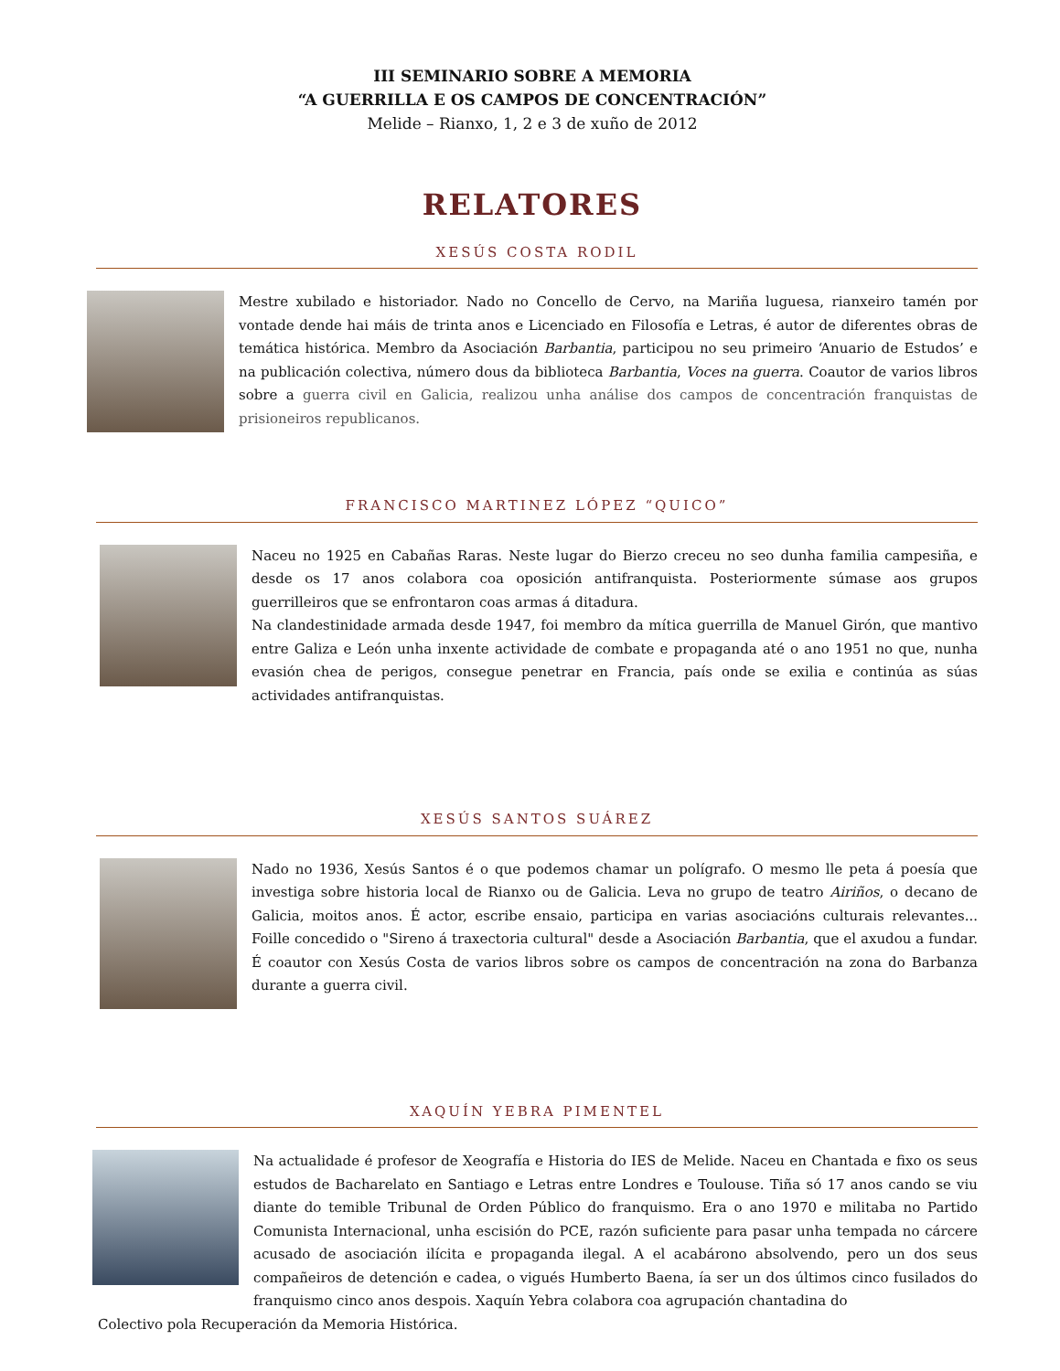III SEMINARIO SOBRE A MEMORIA
“A GUERRILLA E OS CAMPOS DE CONCENTRACIÓN”
Melide – Rianxo, 1, 2 e 3 de xuño de 2012
RELATORES
XESÚS COSTA RODIL
Mestre xubilado e historiador. Nado no Concello de Cervo, na Mariña luguesa, rianxeiro tamén por vontade dende hai máis de trinta anos e Licenciado en Filosofía e Letras, é autor de diferentes obras de temática histórica. Membro da Asociación Barbantia, participou no seu primeiro ‘Anuario de Estudos’ e na publicación colectiva, número dous da biblioteca Barbantia, Voces na guerra. Coautor de varios libros sobre a guerra civil en Galicia, realizou unha análise dos campos de concentración franquistas de prisioneiros republicanos.
FRANCISCO MARTINEZ LÓPEZ “QUICO”
Naceu no 1925 en Cabañas Raras. Neste lugar do Bierzo creceu no seo dunha familia campesiña, e desde os 17 anos colabora coa oposición antifranquista. Posteriormente súmase aos grupos guerrilleiros que se enfrontaron coas armas á ditadura.
Na clandestinidade armada desde 1947, foi membro da mítica guerrilla de Manuel Girón, que mantivo entre Galiza e León unha inxente actividade de combate e propaganda até o ano 1951 no que, nunha evasión chea de perigos, consegue penetrar en Francia, país onde se exilia e continúa as súas actividades antifranquistas.
XESÚS SANTOS SUÁREZ
Nado no 1936, Xesús Santos é o que podemos chamar un polígrafo. O mesmo lle peta á poesía que investiga sobre historia local de Rianxo ou de Galicia. Leva no grupo de teatro Airiños, o decano de Galicia, moitos anos. É actor, escribe ensaio, participa en varias asociacións culturais relevantes... Foille concedido o "Sireno á traxectoria cultural" desde a Asociación Barbantia, que el axudou a fundar. É coautor con Xesús Costa de varios libros sobre os campos de concentración na zona do Barbanza durante a guerra civil.
XAQUÍN YEBRA PIMENTEL
Na actualidade é profesor de Xeografía e Historia do IES de Melide. Naceu en Chantada e fixo os seus estudos de Bacharelato en Santiago e Letras entre Londres e Toulouse. Tiña só 17 anos cando se viu diante do temible Tribunal de Orden Público do franquismo. Era o ano 1970 e militaba no Partido Comunista Internacional, unha escisión do PCE, razón suficiente para pasar unha tempada no cárcere acusado de asociación ilícita e propaganda ilegal. A el acabárono absolvendo, pero un dos seus compañeiros de detención e cadea, o vigués Humberto Baena, ía ser un dos últimos cinco fusilados do franquismo cinco anos despois. Xaquín Yebra colabora coa agrupación chantadina do
Colectivo pola Recuperación da Memoria Histórica.